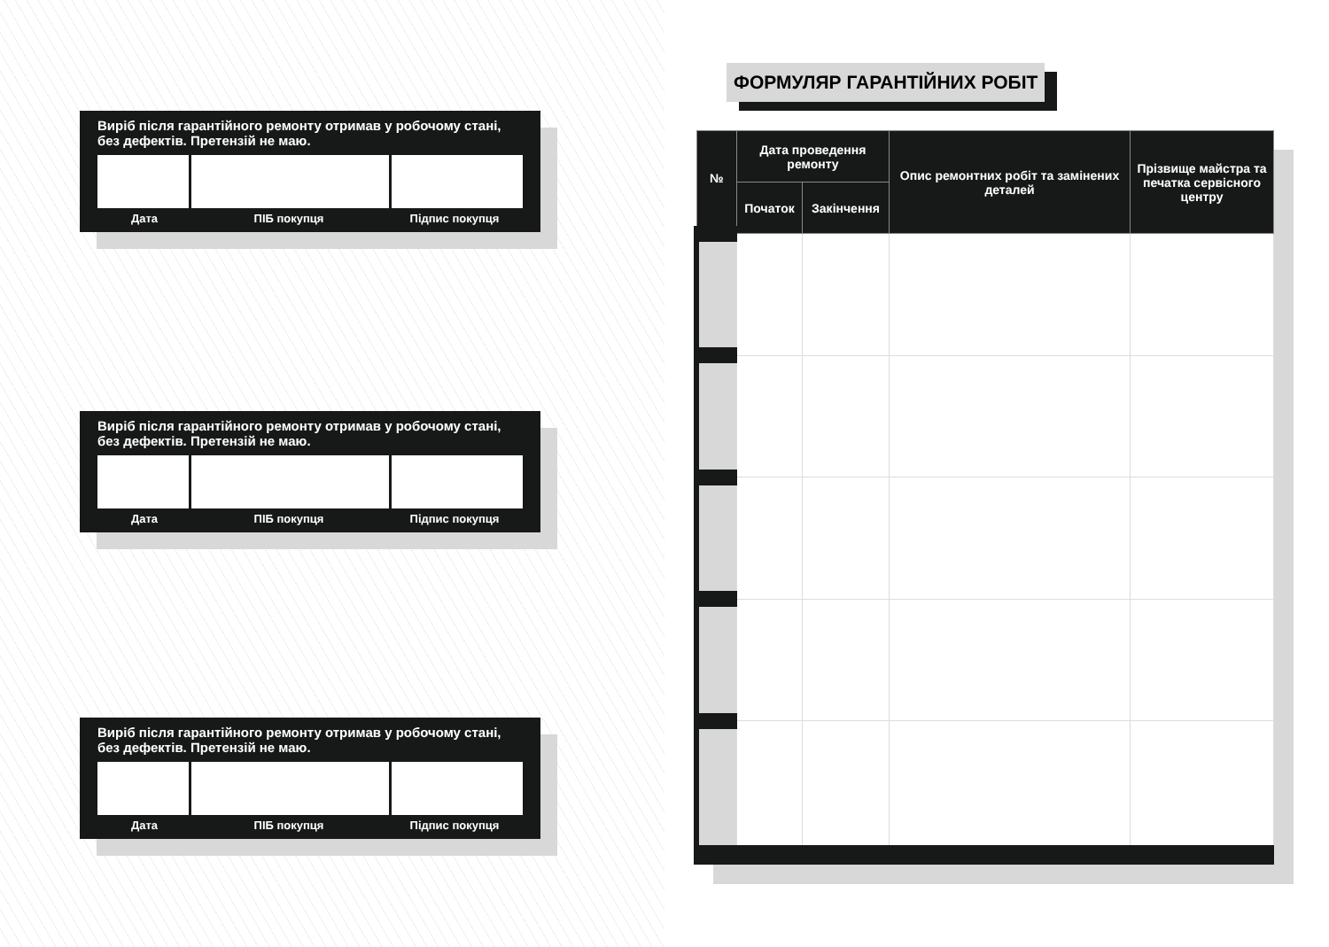Виріб після гарантійного ремонту отримав у робочому стані, без дефектів. Претензій не маю.
Дата ПІБ покупця Підпис покупця
Виріб після гарантійного ремонту отримав у робочому стані, без дефектів. Претензій не маю.
Дата ПІБ покупця Підпис покупця
Виріб після гарантійного ремонту отримав у робочому стані, без дефектів. Претензій не маю.
Дата ПІБ покупця Підпис покупця
ФОРМУЛЯР ГАРАНТІЙНИХ РОБІТ
| № | Дата проведення ремонту | | Опис ремонтних робіт та замінених деталей | Прізвище майстра та печатка сервісного центру |
| --- | --- | --- | --- | --- |
| | Початок | Закінчення | | |